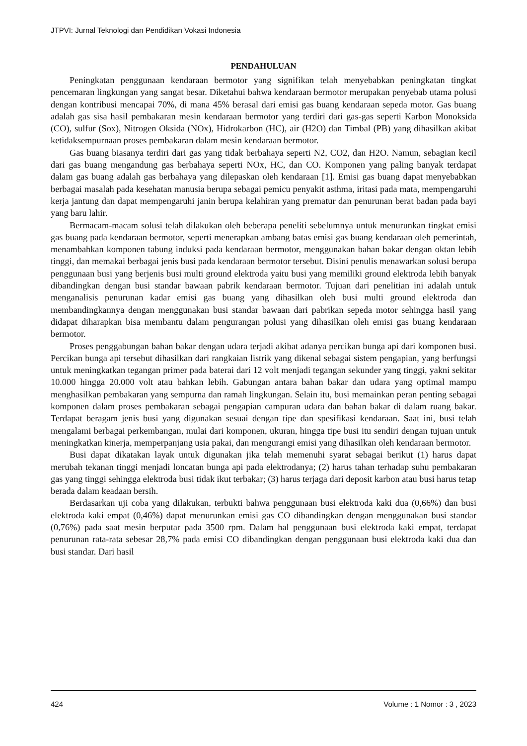JTPVI: Jurnal Teknologi dan Pendidikan Vokasi Indonesia
PENDAHULUAN
Peningkatan penggunaan kendaraan bermotor yang signifikan telah menyebabkan peningkatan tingkat pencemaran lingkungan yang sangat besar. Diketahui bahwa kendaraan bermotor merupakan penyebab utama polusi dengan kontribusi mencapai 70%, di mana 45% berasal dari emisi gas buang kendaraan sepeda motor. Gas buang adalah gas sisa hasil pembakaran mesin kendaraan bermotor yang terdiri dari gas-gas seperti Karbon Monoksida (CO), sulfur (Sox), Nitrogen Oksida (NOx), Hidrokarbon (HC), air (H2O) dan Timbal (PB) yang dihasilkan akibat ketidaksempurnaan proses pembakaran dalam mesin kendaraan bermotor.
Gas buang biasanya terdiri dari gas yang tidak berbahaya seperti N2, CO2, dan H2O. Namun, sebagian kecil dari gas buang mengandung gas berbahaya seperti NOx, HC, dan CO. Komponen yang paling banyak terdapat dalam gas buang adalah gas berbahaya yang dilepaskan oleh kendaraan [1]. Emisi gas buang dapat menyebabkan berbagai masalah pada kesehatan manusia berupa sebagai pemicu penyakit asthma, iritasi pada mata, mempengaruhi kerja jantung dan dapat mempengaruhi janin berupa kelahiran yang prematur dan penurunan berat badan pada bayi yang baru lahir.
Bermacam-macam solusi telah dilakukan oleh beberapa peneliti sebelumnya untuk menurunkan tingkat emisi gas buang pada kendaraan bermotor, seperti menerapkan ambang batas emisi gas buang kendaraan oleh pemerintah, menambahkan komponen tabung induksi pada kendaraan bermotor, menggunakan bahan bakar dengan oktan lebih tinggi, dan memakai berbagai jenis busi pada kendaraan bermotor tersebut. Disini penulis menawarkan solusi berupa penggunaan busi yang berjenis busi multi ground elektroda yaitu busi yang memiliki ground elektroda lebih banyak dibandingkan dengan busi standar bawaan pabrik kendaraan bermotor. Tujuan dari penelitian ini adalah untuk menganalisis penurunan kadar emisi gas buang yang dihasilkan oleh busi multi ground elektroda dan membandingkannya dengan menggunakan busi standar bawaan dari pabrikan sepeda motor sehingga hasil yang didapat diharapkan bisa membantu dalam pengurangan polusi yang dihasilkan oleh emisi gas buang kendaraan bermotor.
Proses penggabungan bahan bakar dengan udara terjadi akibat adanya percikan bunga api dari komponen busi. Percikan bunga api tersebut dihasilkan dari rangkaian listrik yang dikenal sebagai sistem pengapian, yang berfungsi untuk meningkatkan tegangan primer pada baterai dari 12 volt menjadi tegangan sekunder yang tinggi, yakni sekitar 10.000 hingga 20.000 volt atau bahkan lebih. Gabungan antara bahan bakar dan udara yang optimal mampu menghasilkan pembakaran yang sempurna dan ramah lingkungan. Selain itu, busi memainkan peran penting sebagai komponen dalam proses pembakaran sebagai pengapian campuran udara dan bahan bakar di dalam ruang bakar. Terdapat beragam jenis busi yang digunakan sesuai dengan tipe dan spesifikasi kendaraan. Saat ini, busi telah mengalami berbagai perkembangan, mulai dari komponen, ukuran, hingga tipe busi itu sendiri dengan tujuan untuk meningkatkan kinerja, memperpanjang usia pakai, dan mengurangi emisi yang dihasilkan oleh kendaraan bermotor.
Busi dapat dikatakan layak untuk digunakan jika telah memenuhi syarat sebagai berikut (1) harus dapat merubah tekanan tinggi menjadi loncatan bunga api pada elektrodanya; (2) harus tahan terhadap suhu pembakaran gas yang tinggi sehingga elektroda busi tidak ikut terbakar; (3) harus terjaga dari deposit karbon atau busi harus tetap berada dalam keadaan bersih.
Berdasarkan uji coba yang dilakukan, terbukti bahwa penggunaan busi elektroda kaki dua (0,66%) dan busi elektroda kaki empat (0,46%) dapat menurunkan emisi gas CO dibandingkan dengan menggunakan busi standar (0,76%) pada saat mesin berputar pada 3500 rpm. Dalam hal penggunaan busi elektroda kaki empat, terdapat penurunan rata-rata sebesar 28,7% pada emisi CO dibandingkan dengan penggunaan busi elektroda kaki dua dan busi standar. Dari hasil
424 Volume : 1 Nomor : 3 , 2023